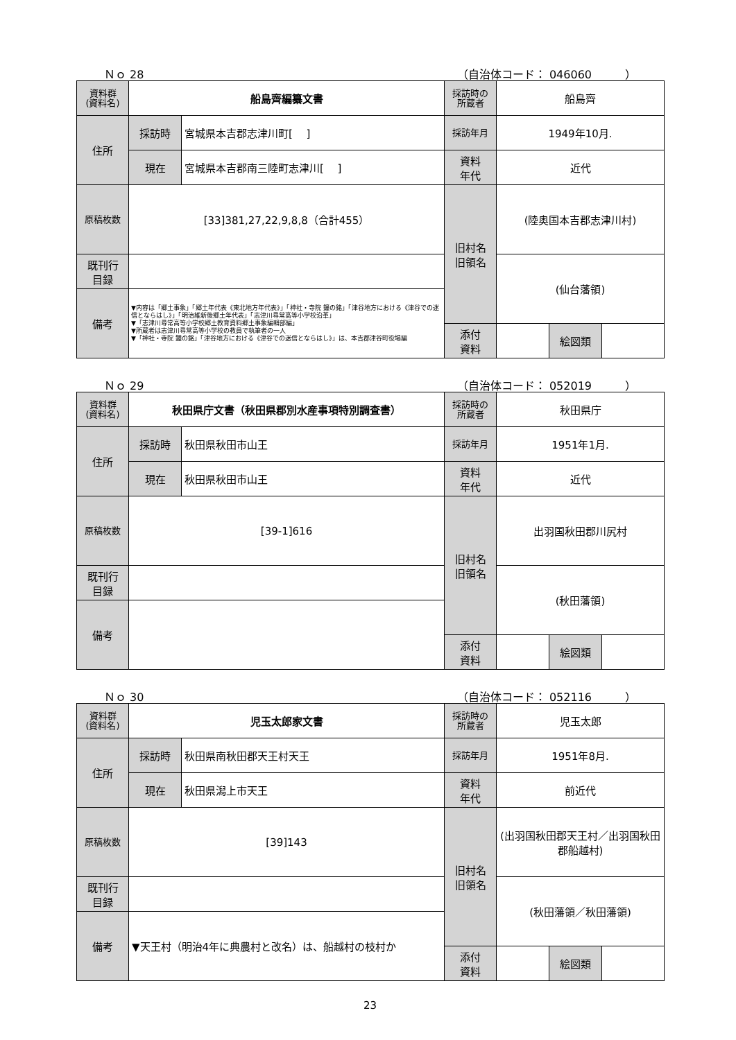Ｎｏ 28 （自治体コード： 046060　　　）
| 資料群 (資料名) | 船島齊編纂文書 | | 採訪時の 所蔵者 | 船島齊 | | |
| 住所 | 採訪時 | 宮城県本吉郡志津川町[ ] | 採訪年月 | 1949年10月. | | |
| | 現在 | 宮城県本吉郡南三陸町志津川[ ] | 資料 年代 | 近代 | | |
| 原稿枚数 | [33]381,27,22,9,8,8（合計455） | | 旧村名 旧領名 | (陸奥国本吉郡志津川村) | | |
| 既刊行 目録 | | | | (仙台藩領) | | |
| 備考 | ▼内容は「郷土事象」「郷土年代表《東北地方年代表》」「神社・寺院 鐘の銘」「津谷地方における《津谷での迷信とならはし》」「明治維新後郷土年代表」「志津川尋常高等小学校沿革」 ▼「志津川尋常高等小学校郷土教育資料郷土事象編輯部編」 ▼所蔵者は志津川尋常高等小学校の教員で執筆者の一人 ▼「神社・寺院 鐘の銘」「津谷地方における《津谷での迷信とならはし》」は、本吉郡津谷町役場編 | | | | | |
| | | | 添付 資料 | | 絵図類 | |
Ｎｏ 29 （自治体コード： 052019　　　）
| 資料群 (資料名) | 秋田県庁文書（秋田県郡別水産事項特別調査書） | | 採訪時の 所蔵者 | 秋田県庁 | | |
| 住所 | 採訪時 | 秋田県秋田市山王 | 採訪年月 | 1951年1月. | | |
| | 現在 | 秋田県秋田市山王 | 資料 年代 | 近代 | | |
| 原稿枚数 | [39-1]616 | | 旧村名 旧領名 | 出羽国秋田郡川尻村 | | |
| 既刊行 目録 | | | | (秋田藩領) | | |
| 備考 | | | | | | |
| | | | 添付 資料 | | 絵図類 | |
Ｎｏ 30 （自治体コード： 052116　　　）
| 資料群 (資料名) | 児玉太郎家文書 | | 採訪時の 所蔵者 | 児玉太郎 | | |
| 住所 | 採訪時 | 秋田県南秋田郡天王村天王 | 採訪年月 | 1951年8月. | | |
| | 現在 | 秋田県潟上市天王 | 資料 年代 | 前近代 | | |
| 原稿枚数 | [39]143 | | 旧村名 旧領名 | (出羽国秋田郡天王村／出羽国秋田郡船越村) | | |
| 既刊行 目録 | | | | (秋田藩領／秋田藩領) | | |
| 備考 | ▼天王村（明治4年に典農村と改名）は、船越村の枝村か | | | | | |
| | | | 添付 資料 | | 絵図類 | |
23